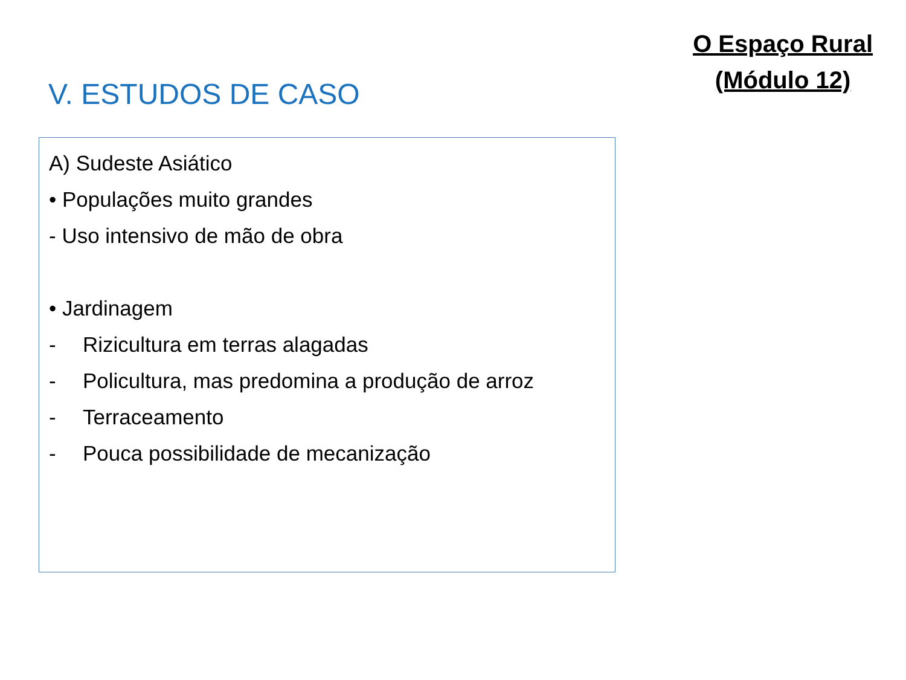V. ESTUDOS DE CASO
O Espaço Rural
(Módulo 12)
A) Sudeste Asiático
• Populações muito grandes
- Uso intensivo de mão de obra
• Jardinagem
- Rizicultura em terras alagadas
- Policultura, mas predomina a produção de arroz
- Terraceamento
- Pouca possibilidade de mecanização